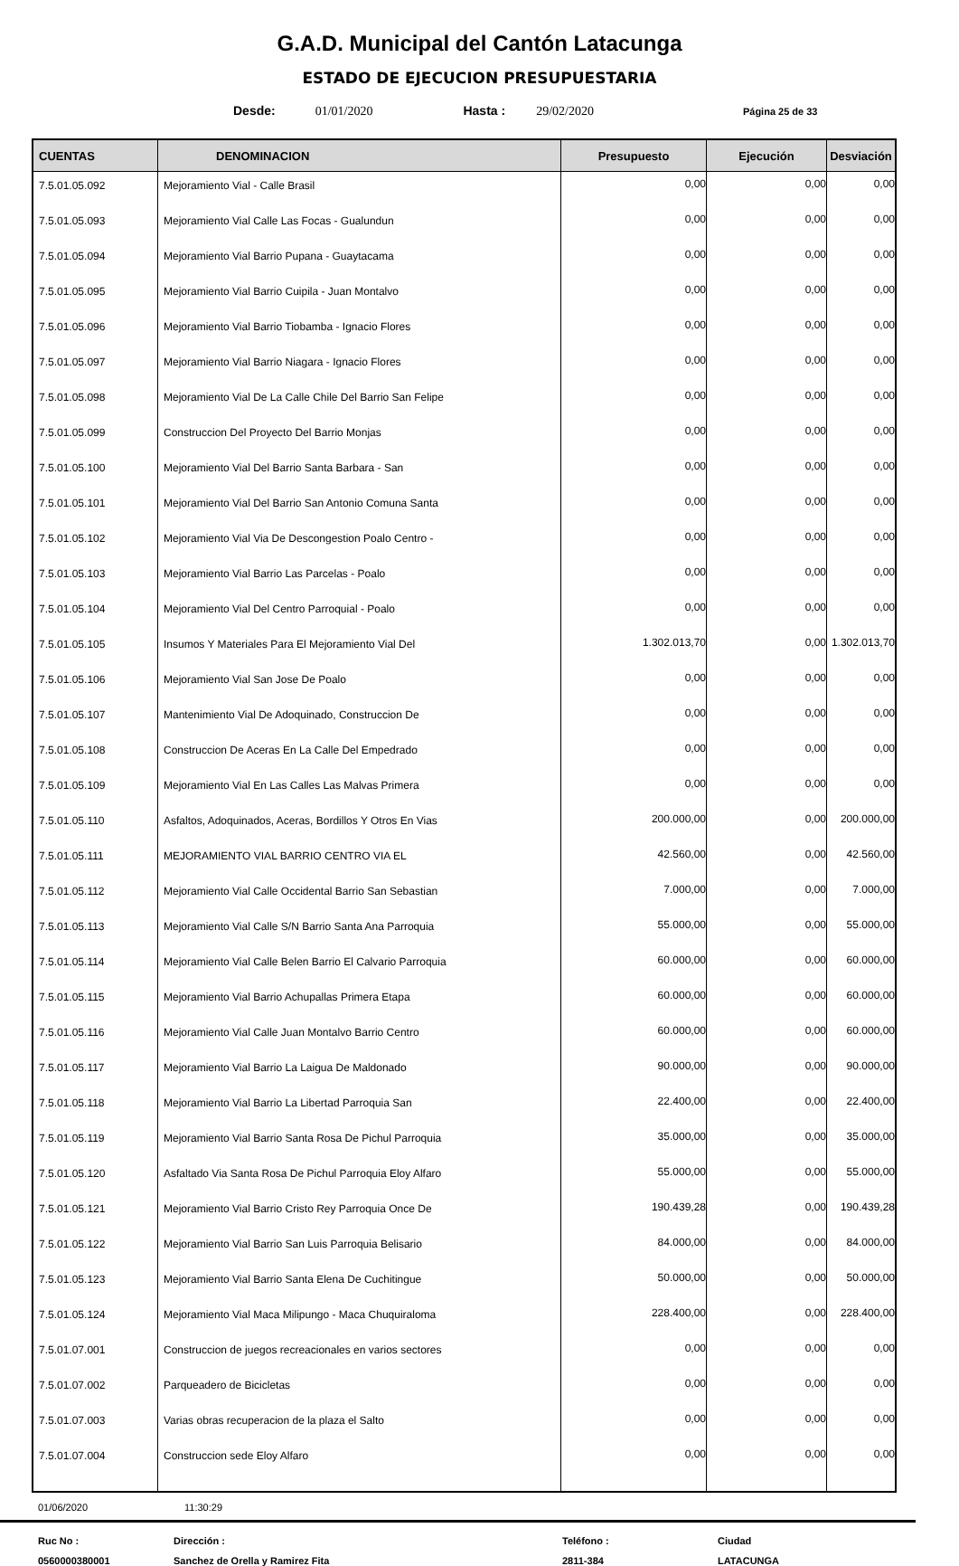G.A.D. Municipal del Cantón Latacunga
ESTADO DE EJECUCION PRESUPUESTARIA
Desde: 01/01/2020 Hasta : 29/02/2020 Página 25 de 33
| CUENTAS | DENOMINACION | Presupuesto | Ejecución | Desviación |
| --- | --- | --- | --- | --- |
| 7.5.01.05.092 | Mejoramiento Vial - Calle Brasil | 0,00 | 0,00 | 0,00 |
| 7.5.01.05.093 | Mejoramiento Vial Calle Las Focas - Gualundun | 0,00 | 0,00 | 0,00 |
| 7.5.01.05.094 | Mejoramiento Vial Barrio Pupana - Guaytacama | 0,00 | 0,00 | 0,00 |
| 7.5.01.05.095 | Mejoramiento Vial Barrio Cuipila - Juan Montalvo | 0,00 | 0,00 | 0,00 |
| 7.5.01.05.096 | Mejoramiento Vial Barrio Tiobamba - Ignacio Flores | 0,00 | 0,00 | 0,00 |
| 7.5.01.05.097 | Mejoramiento Vial Barrio Niagara - Ignacio Flores | 0,00 | 0,00 | 0,00 |
| 7.5.01.05.098 | Mejoramiento Vial De La Calle Chile Del Barrio San Felipe | 0,00 | 0,00 | 0,00 |
| 7.5.01.05.099 | Construccion Del Proyecto Del Barrio Monjas | 0,00 | 0,00 | 0,00 |
| 7.5.01.05.100 | Mejoramiento Vial Del Barrio Santa Barbara - San | 0,00 | 0,00 | 0,00 |
| 7.5.01.05.101 | Mejoramiento Vial Del Barrio San Antonio Comuna Santa | 0,00 | 0,00 | 0,00 |
| 7.5.01.05.102 | Mejoramiento Vial Via De Descongestion Poalo Centro - | 0,00 | 0,00 | 0,00 |
| 7.5.01.05.103 | Mejoramiento Vial Barrio Las Parcelas - Poalo | 0,00 | 0,00 | 0,00 |
| 7.5.01.05.104 | Mejoramiento Vial Del Centro Parroquial - Poalo | 0,00 | 0,00 | 0,00 |
| 7.5.01.05.105 | Insumos Y Materiales Para El Mejoramiento Vial Del | 1.302.013,70 | 0,00 | 1.302.013,70 |
| 7.5.01.05.106 | Mejoramiento Vial San Jose De Poalo | 0,00 | 0,00 | 0,00 |
| 7.5.01.05.107 | Mantenimiento Vial De Adoquinado, Construccion De | 0,00 | 0,00 | 0,00 |
| 7.5.01.05.108 | Construccion De Aceras En La Calle Del Empedrado | 0,00 | 0,00 | 0,00 |
| 7.5.01.05.109 | Mejoramiento Vial En Las Calles Las Malvas Primera | 0,00 | 0,00 | 0,00 |
| 7.5.01.05.110 | Asfaltos, Adoquinados, Aceras, Bordillos Y Otros En Vias | 200.000,00 | 0,00 | 200.000,00 |
| 7.5.01.05.111 | MEJORAMIENTO VIAL BARRIO CENTRO VIA EL | 42.560,00 | 0,00 | 42.560,00 |
| 7.5.01.05.112 | Mejoramiento Vial Calle Occidental Barrio San Sebastian | 7.000,00 | 0,00 | 7.000,00 |
| 7.5.01.05.113 | Mejoramiento Vial Calle S/N Barrio Santa Ana Parroquia | 55.000,00 | 0,00 | 55.000,00 |
| 7.5.01.05.114 | Mejoramiento Vial Calle Belen Barrio El Calvario Parroquia | 60.000,00 | 0,00 | 60.000,00 |
| 7.5.01.05.115 | Mejoramiento Vial Barrio Achupallas Primera Etapa | 60.000,00 | 0,00 | 60.000,00 |
| 7.5.01.05.116 | Mejoramiento Vial Calle Juan Montalvo Barrio Centro | 60.000,00 | 0,00 | 60.000,00 |
| 7.5.01.05.117 | Mejoramiento Vial Barrio La Laigua De Maldonado | 90.000,00 | 0,00 | 90.000,00 |
| 7.5.01.05.118 | Mejoramiento Vial Barrio La Libertad Parroquia San | 22.400,00 | 0,00 | 22.400,00 |
| 7.5.01.05.119 | Mejoramiento Vial Barrio Santa Rosa De Pichul Parroquia | 35.000,00 | 0,00 | 35.000,00 |
| 7.5.01.05.120 | Asfaltado Via Santa Rosa De Pichul Parroquia Eloy Alfaro | 55.000,00 | 0,00 | 55.000,00 |
| 7.5.01.05.121 | Mejoramiento Vial Barrio Cristo Rey Parroquia Once De | 190.439,28 | 0,00 | 190.439,28 |
| 7.5.01.05.122 | Mejoramiento Vial Barrio San Luis Parroquia Belisario | 84.000,00 | 0,00 | 84.000,00 |
| 7.5.01.05.123 | Mejoramiento Vial Barrio Santa Elena De Cuchitingue | 50.000,00 | 0,00 | 50.000,00 |
| 7.5.01.05.124 | Mejoramiento Vial Maca Milipungo - Maca Chuquiraloma | 228.400,00 | 0,00 | 228.400,00 |
| 7.5.01.07.001 | Construccion de juegos recreacionales en varios sectores | 0,00 | 0,00 | 0,00 |
| 7.5.01.07.002 | Parqueadero de Bicicletas | 0,00 | 0,00 | 0,00 |
| 7.5.01.07.003 | Varias obras recuperacion de la plaza el Salto | 0,00 | 0,00 | 0,00 |
| 7.5.01.07.004 | Construccion sede Eloy Alfaro | 0,00 | 0,00 | 0,00 |
01/06/2020 11:30:29
Ruc No : Dirección : Teléfono : Ciudad 0560000380001 Sanchez de Orella y Ramirez Fita 2811-384 LATACUNGA